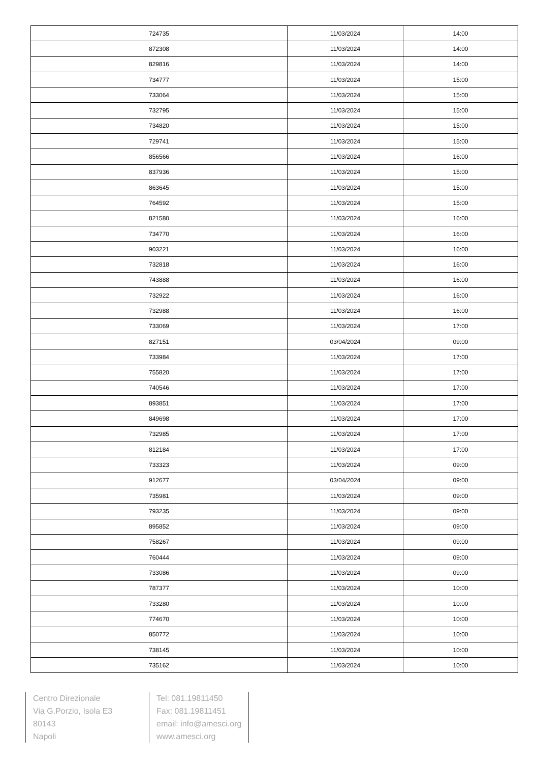| 724735 | 11/03/2024 | 14:00 |
| 872308 | 11/03/2024 | 14:00 |
| 829816 | 11/03/2024 | 14:00 |
| 734777 | 11/03/2024 | 15:00 |
| 733064 | 11/03/2024 | 15:00 |
| 732795 | 11/03/2024 | 15:00 |
| 734820 | 11/03/2024 | 15:00 |
| 729741 | 11/03/2024 | 15:00 |
| 856566 | 11/03/2024 | 16:00 |
| 837936 | 11/03/2024 | 15:00 |
| 863645 | 11/03/2024 | 15:00 |
| 764592 | 11/03/2024 | 15:00 |
| 821580 | 11/03/2024 | 16:00 |
| 734770 | 11/03/2024 | 16:00 |
| 903221 | 11/03/2024 | 16:00 |
| 732818 | 11/03/2024 | 16:00 |
| 743888 | 11/03/2024 | 16:00 |
| 732922 | 11/03/2024 | 16:00 |
| 732988 | 11/03/2024 | 16:00 |
| 733069 | 11/03/2024 | 17:00 |
| 827151 | 03/04/2024 | 09:00 |
| 733984 | 11/03/2024 | 17:00 |
| 755820 | 11/03/2024 | 17:00 |
| 740546 | 11/03/2024 | 17:00 |
| 893851 | 11/03/2024 | 17:00 |
| 849698 | 11/03/2024 | 17:00 |
| 732985 | 11/03/2024 | 17:00 |
| 812184 | 11/03/2024 | 17:00 |
| 733323 | 11/03/2024 | 09:00 |
| 912677 | 03/04/2024 | 09:00 |
| 735981 | 11/03/2024 | 09:00 |
| 793235 | 11/03/2024 | 09:00 |
| 895852 | 11/03/2024 | 09:00 |
| 758267 | 11/03/2024 | 09:00 |
| 760444 | 11/03/2024 | 09:00 |
| 733086 | 11/03/2024 | 09:00 |
| 787377 | 11/03/2024 | 10:00 |
| 733280 | 11/03/2024 | 10:00 |
| 774670 | 11/03/2024 | 10:00 |
| 850772 | 11/03/2024 | 10:00 |
| 738145 | 11/03/2024 | 10:00 |
| 735162 | 11/03/2024 | 10:00 |
Centro Direzionale
Via G.Porzio, Isola E3
80143
Napoli
Tel: 081.19811450
Fax: 081.19811451
email: info@amesci.org
www.amesci.org